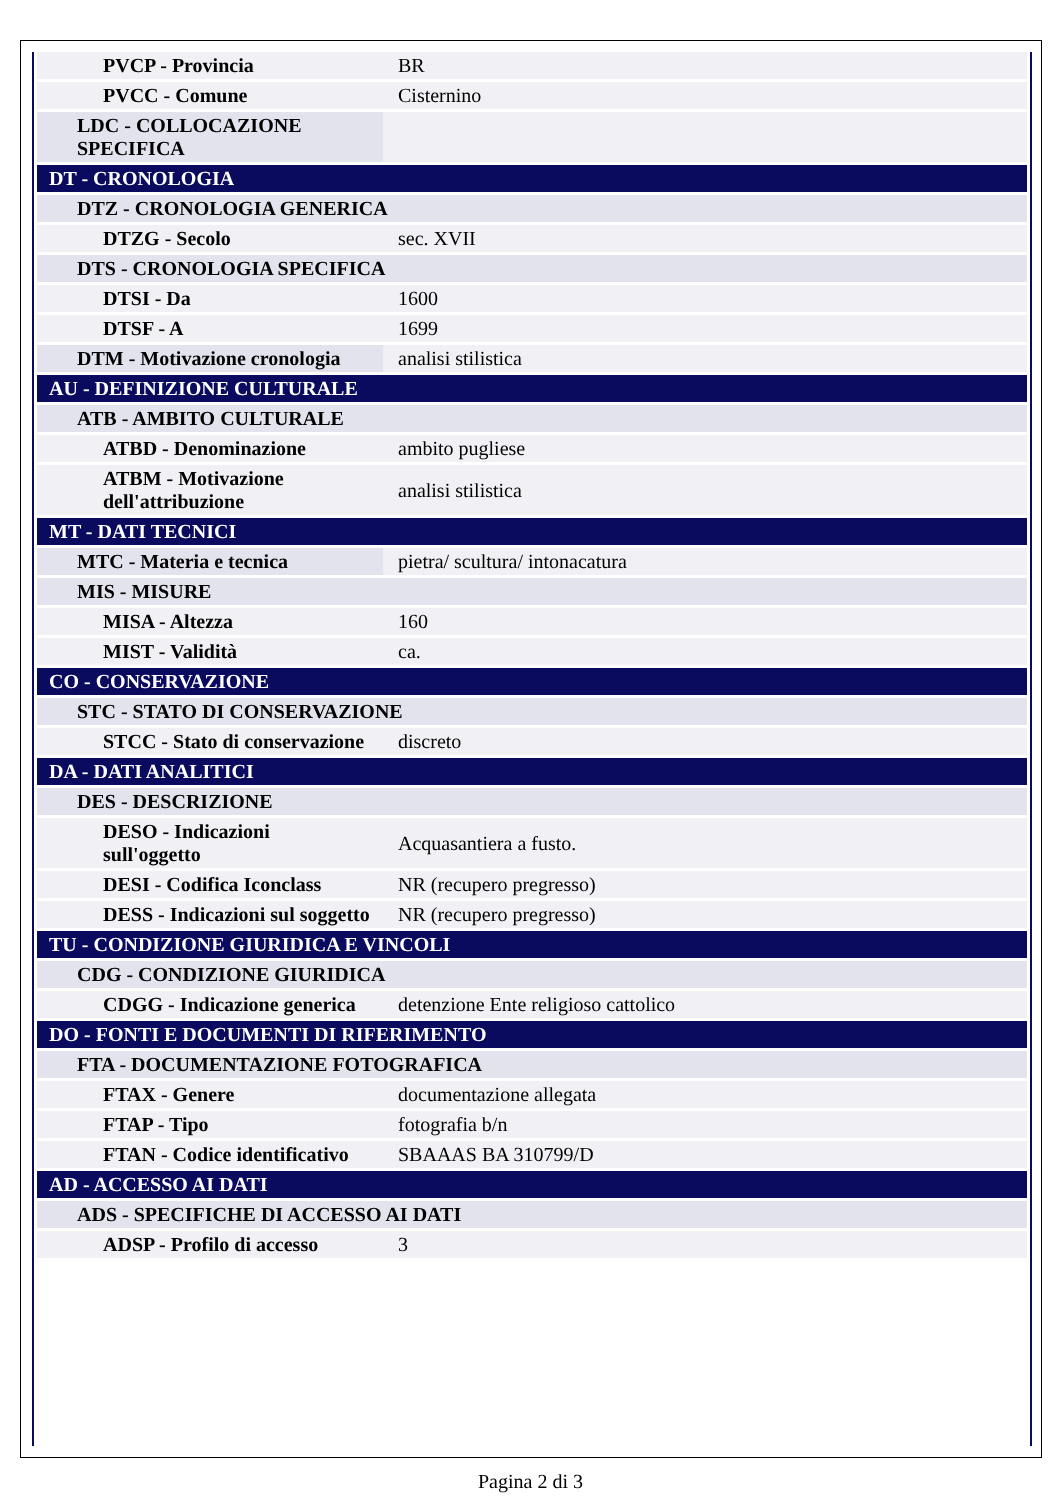| PVCP - Provincia | BR |
| PVCC - Comune | Cisternino |
| LDC - COLLOCAZIONE SPECIFICA | |
| DT - CRONOLOGIA | |
| DTZ - CRONOLOGIA GENERICA | |
| DTZG - Secolo | sec. XVII |
| DTS - CRONOLOGIA SPECIFICA | |
| DTSI - Da | 1600 |
| DTSF - A | 1699 |
| DTM - Motivazione cronologia | analisi stilistica |
| AU - DEFINIZIONE CULTURALE | |
| ATB - AMBITO CULTURALE | |
| ATBD - Denominazione | ambito pugliese |
| ATBM - Motivazione dell'attribuzione | analisi stilistica |
| MT - DATI TECNICI | |
| MTC - Materia e tecnica | pietra/ scultura/ intonacatura |
| MIS - MISURE | |
| MISA - Altezza | 160 |
| MIST - Validità | ca. |
| CO - CONSERVAZIONE | |
| STC - STATO DI CONSERVAZIONE | |
| STCC - Stato di conservazione | discreto |
| DA - DATI ANALITICI | |
| DES - DESCRIZIONE | |
| DESO - Indicazioni sull'oggetto | Acquasantiera a fusto. |
| DESI - Codifica Iconclass | NR (recupero pregresso) |
| DESS - Indicazioni sul soggetto | NR (recupero pregresso) |
| TU - CONDIZIONE GIURIDICA E VINCOLI | |
| CDG - CONDIZIONE GIURIDICA | |
| CDGG - Indicazione generica | detenzione Ente religioso cattolico |
| DO - FONTI E DOCUMENTI DI RIFERIMENTO | |
| FTA - DOCUMENTAZIONE FOTOGRAFICA | |
| FTAX - Genere | documentazione allegata |
| FTAP - Tipo | fotografia b/n |
| FTAN - Codice identificativo | SBAAAS BA 310799/D |
| AD - ACCESSO AI DATI | |
| ADS - SPECIFICHE DI ACCESSO AI DATI | |
| ADSP - Profilo di accesso | 3 |
Pagina 2 di 3